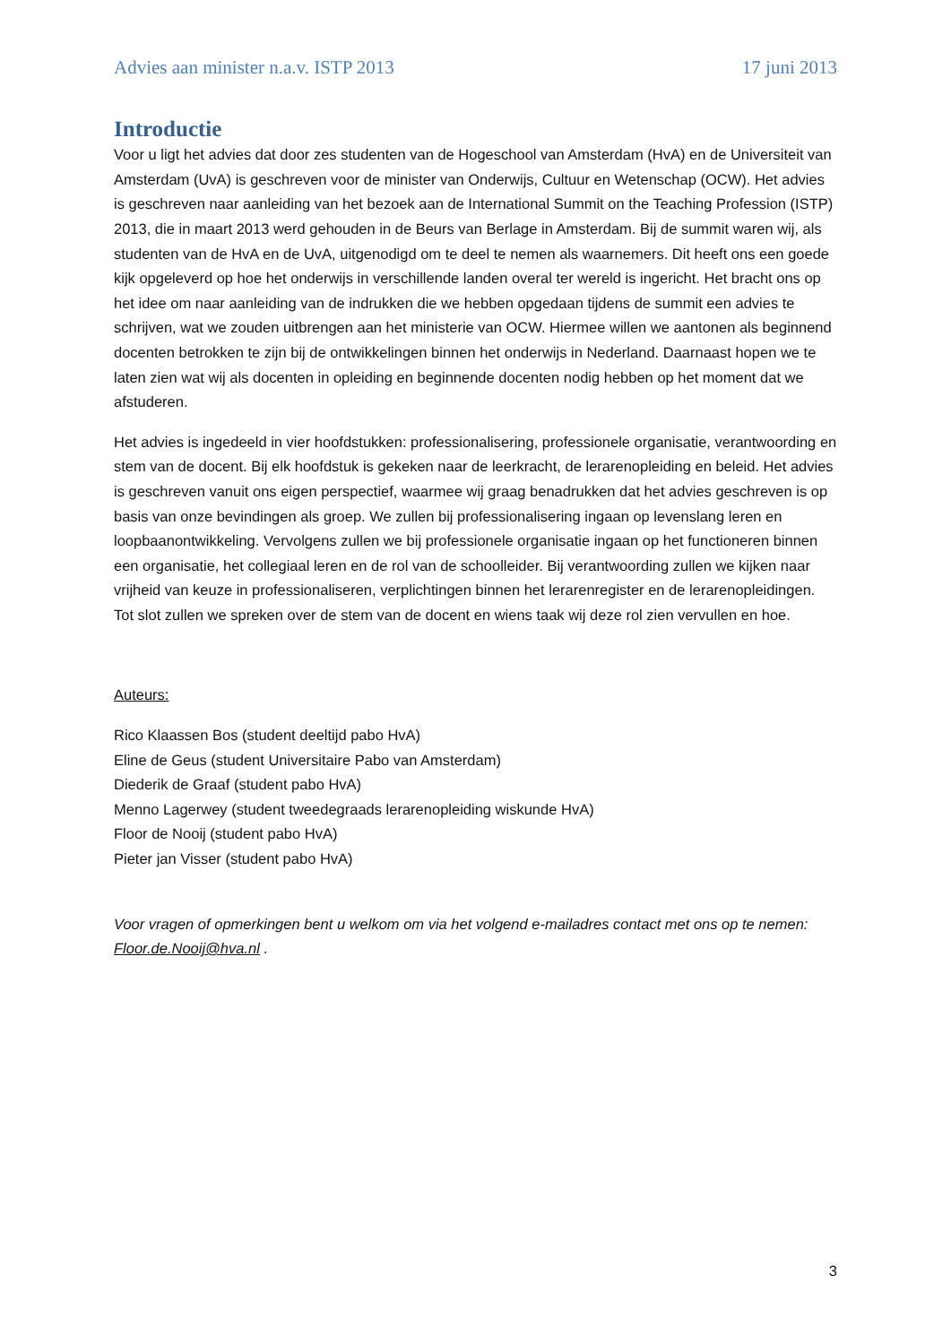Advies aan minister n.a.v. ISTP 2013 17 juni 2013
Introductie
Voor u ligt het advies dat door zes studenten van de Hogeschool van Amsterdam (HvA) en de Universiteit van Amsterdam (UvA) is geschreven voor de minister van Onderwijs, Cultuur en Wetenschap (OCW). Het advies is geschreven naar aanleiding van het bezoek aan de International Summit on the Teaching Profession (ISTP) 2013, die in maart 2013 werd gehouden in de Beurs van Berlage in Amsterdam. Bij de summit waren wij, als studenten van de HvA en de UvA, uitgenodigd om te deel te nemen als waarnemers. Dit heeft ons een goede kijk opgeleverd op hoe het onderwijs in verschillende landen overal ter wereld is ingericht. Het bracht ons op het idee om naar aanleiding van de indrukken die we hebben opgedaan tijdens de summit een advies te schrijven, wat we zouden uitbrengen aan het ministerie van OCW. Hiermee willen we aantonen als beginnend docenten betrokken te zijn bij de ontwikkelingen binnen het onderwijs in Nederland. Daarnaast hopen we te laten zien wat wij als docenten in opleiding en beginnende docenten nodig hebben op het moment dat we afstuderen.
Het advies is ingedeeld in vier hoofdstukken: professionalisering, professionele organisatie, verantwoording en stem van de docent. Bij elk hoofdstuk is gekeken naar de leerkracht, de lerarenopleiding en beleid. Het advies is geschreven vanuit ons eigen perspectief, waarmee wij graag benadrukken dat het advies geschreven is op basis van onze bevindingen als groep. We zullen bij professionalisering ingaan op levenslang leren en loopbaanontwikkeling. Vervolgens zullen we bij professionele organisatie ingaan op het functioneren binnen een organisatie, het collegiaal leren en de rol van de schoolleider. Bij verantwoording zullen we kijken naar vrijheid van keuze in professionaliseren, verplichtingen binnen het lerarenregister en de lerarenopleidingen. Tot slot zullen we spreken over de stem van de docent en wiens taak wij deze rol zien vervullen en hoe.
Auteurs:
Rico Klaassen Bos (student deeltijd pabo HvA)
Eline de Geus (student Universitaire Pabo van Amsterdam)
Diederik de Graaf (student pabo HvA)
Menno Lagerwey (student tweedegraads lerarenopleiding wiskunde HvA)
Floor de Nooij (student pabo HvA)
Pieter jan Visser (student pabo HvA)
Voor vragen of opmerkingen bent u welkom om via het volgend e-mailadres contact met ons op te nemen: Floor.de.Nooij@hva.nl .
3